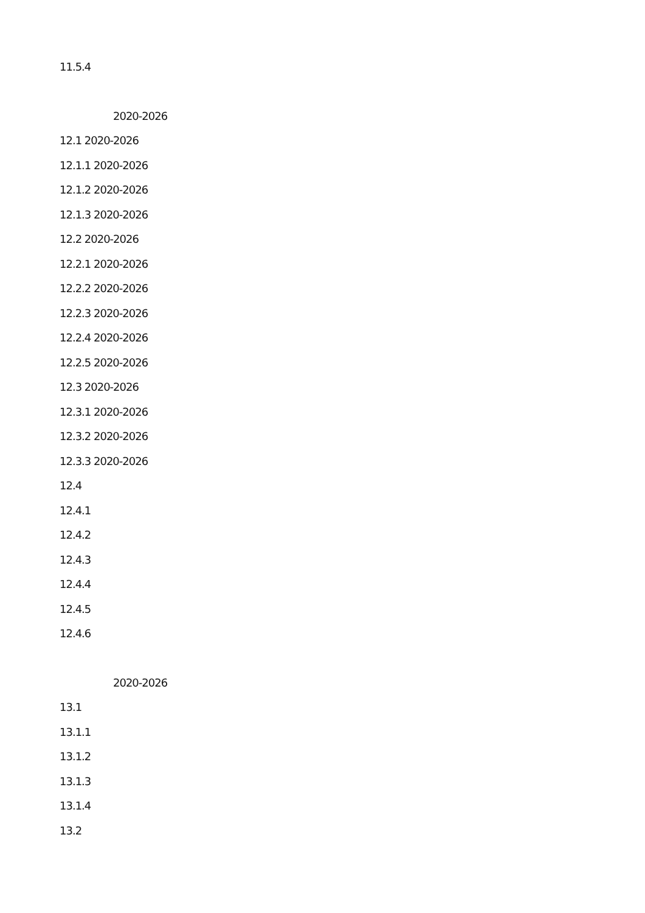11.5.4
2020-2026
12.1 2020-2026
12.1.1 2020-2026
12.1.2 2020-2026
12.1.3 2020-2026
12.2 2020-2026
12.2.1 2020-2026
12.2.2 2020-2026
12.2.3 2020-2026
12.2.4 2020-2026
12.2.5 2020-2026
12.3 2020-2026
12.3.1 2020-2026
12.3.2 2020-2026
12.3.3 2020-2026
12.4
12.4.1
12.4.2
12.4.3
12.4.4
12.4.5
12.4.6
2020-2026
13.1
13.1.1
13.1.2
13.1.3
13.1.4
13.2